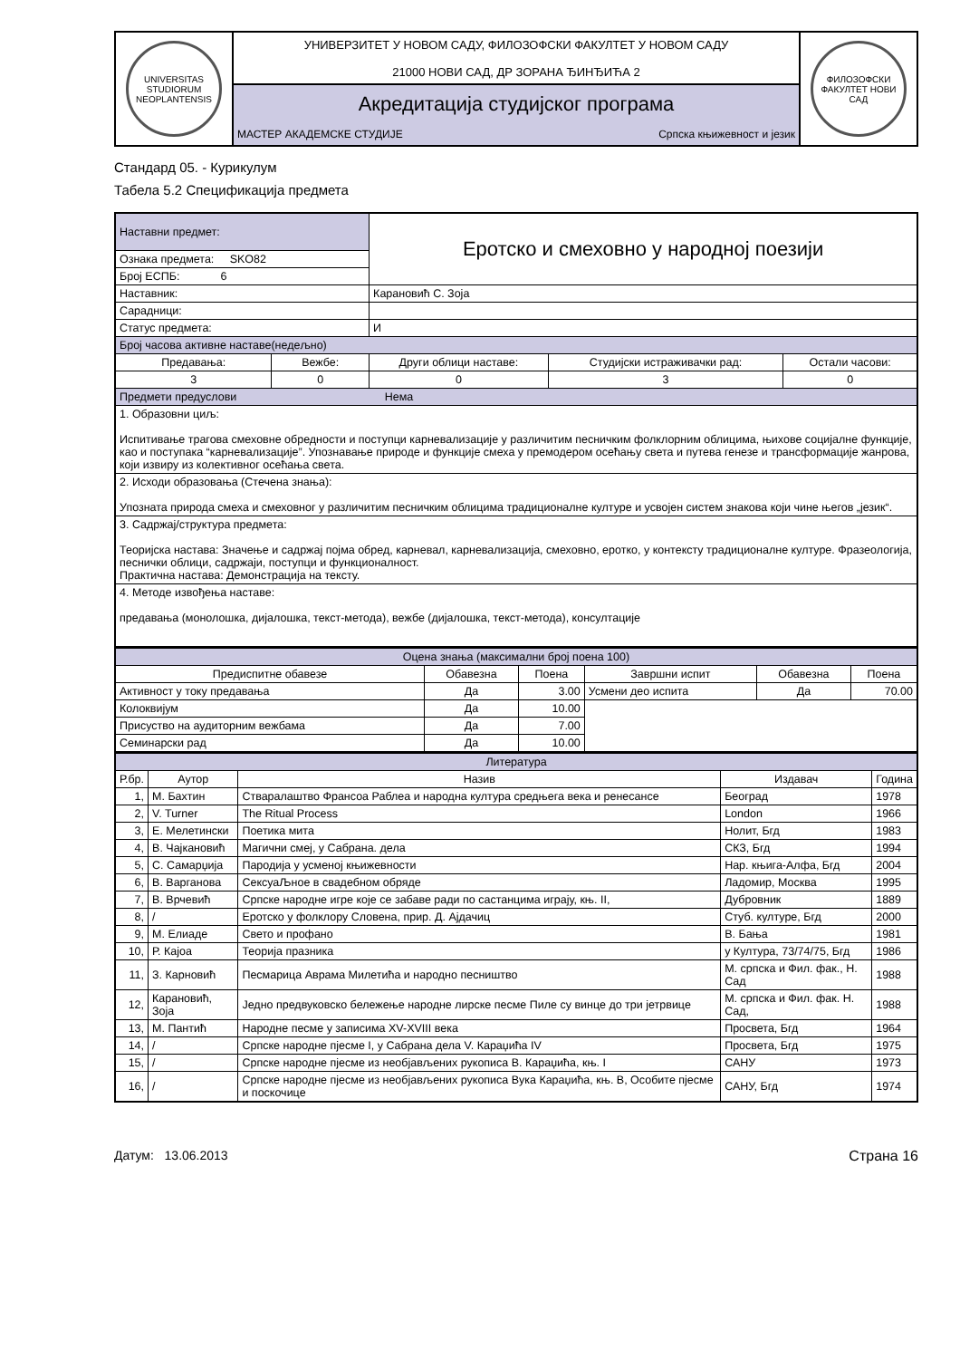| UNIVERSITAS STUDIORUM NEOPLANTENSIS | УНИВЕРЗИТЕТ У НОВОМ САДУ, ФИЛОЗОФСКИ ФАКУЛТЕТ У НОВОМ САДУ 21000 НОВИ САД, ДР ЗОРАНА ЂИНЂИЋА 2 | ФИЛОЗОФСКИ ФАКУЛТЕТ НОВИ САД |
| | Акредитација студијског програма | |
| | МАСТЕР АКАДЕМСКЕ СТУДИЈЕ Српска књижевност и језик | |
Стандард 05. - Курикулум
Табела 5.2 Спецификација предмета
| Наставни предмет: | | Еротско и смеховно у народној поезији | | |
| Ознака предмета: SKO82 | | | | |
| Број ЕСПБ: 6 | | | | |
| Наставник: | | Карановић С. Зоја | | |
| Сарадници: | | | | |
| Статус предмета: | | И | | |
| Број часова активне наставе(недељно) | | | | |
| Предавања: | Вежбе: | Други облици наставе: | Студијски истраживачки рад: | Остали часови: |
| 3 | 0 | 0 | 3 | 0 |
| Предмети предуслови Нема | | | | |
| 1. Образовни циљ: Испитивање трагова смеховне обредности и поступци карневализације у различитим песничким фолклорним облицима, њихове социјалне функције, као и поступака “карневализације”. Упознавање природе и функције смеха у премодером осећању света и путева генезе и трансформације жанрова, који извиру из колективног осећања света. | | | | |
| 2. Исходи образовања (Стечена знања): Упозната природа смеха и смеховног у различитим песничким облицима традиционалне културе и усвојен систем знакова који чине његов „језик“. | | | | |
| 3. Садржај/структура предмета: Теоријска настава: Значење и садржај појма обред, карневал, карневализација, смеховно, еротко, у контексту традиционалне културе. Фразеологија, песнички облици, садржаји, поступци и функционалност. Практична настава: Демонстрација на тексту. | | | | |
| 4. Методе извођења наставе: предавања (монолошка, дијалошка, текст-метода), вежбе (дијалошка, текст-метода), консултације | | | | |
| Оцена знања (максимални број поена 100) | | | | | |
| Предиспитне обавезе | Обавезна | Поена | Завршни испит | Обавезна | Поена |
| Активност у току предавања | Да | 3.00 | Усмени део испита | Да | 70.00 |
| Колоквијум | Да | 10.00 | | | |
| Присуство на аудиторним вежбама | Да | 7.00 | | | |
| Семинарски рад | Да | 10.00 | | | |
| Литература | | | | |
| Р.бр. | Аутор | Назив | Издавач | Година |
| 1, | М. Бахтин | Стваралаштво Франсоа Раблеа и народна култура средњега века и ренесансе | Београд | 1978 |
| 2, | V. Turner | The Ritual Process | London | 1966 |
| 3, | Е. Мелетински | Поетика мита | Нолит, Бгд | 1983 |
| 4, | В. Чајкановић | Магични смеј, у Сабрана. дела | СКЗ, Бгд | 1994 |
| 5, | С. Самарџија | Пародија у усменој књижевности | Нар. књига-Алфа, Бгд | 2004 |
| 6, | В. Варганова | СексуаЉное в свадебном обряде | Ладомир, Москва | 1995 |
| 7, | В. Врчевић | Српске народне игре које се забаве ради по састанцима играју, књ. II, | Дубровник | 1889 |
| 8, | / | Еротско у фолклору Словена, прир. Д. Ајдачиц | Стуб. културе, Бгд | 2000 |
| 9, | М. Елиаде | Свето и профано | В. Бања | 1981 |
| 10, | Р. Кајоа | Теорија празника | у Култура, 73/74/75, Бгд | 1986 |
| 11, | З. Карновић | Песмарица Аврама Милетића и народно песништво | М. српска и Фил. фак., Н. Сад | 1988 |
| 12, | Карановић, Зоја | Једно предвуковско бележење народне лирске песме Пиле су винце до три јетрвице | М. српска и Фил. фак. Н. Сад, | 1988 |
| 13, | М. Пантић | Народне песме у записима XV-XVIII века | Просвета, Бгд | 1964 |
| 14, | / | Српске народне пјесме I, у Сабрана дела V. Караџића IV | Просвета, Бгд | 1975 |
| 15, | / | Српске народне пјесме из необјављених рукописа В. Караџића, књ. I | САНУ | 1973 |
| 16, | / | Српске народне пјесме из необјављених рукописа Вука Караџића, књ. В, Особите пјесме и поскочице | САНУ, Бгд | 1974 |
Датум: 13.06.2013 Страна 16